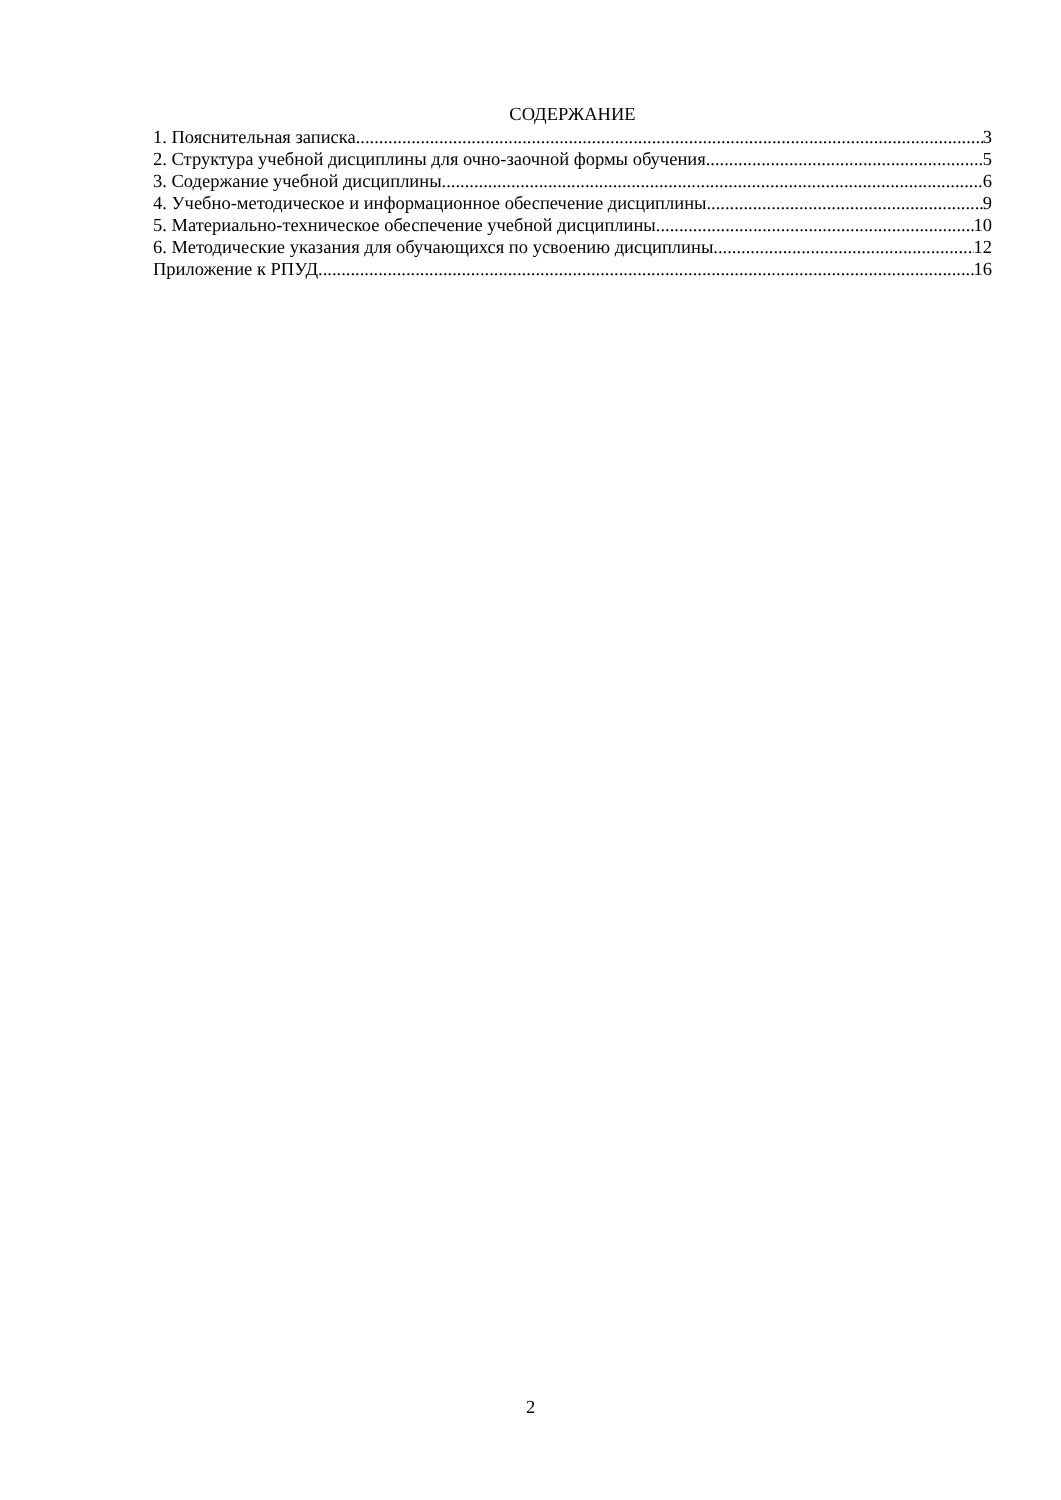СОДЕРЖАНИЕ
1. Пояснительная записка 3
2. Структура учебной дисциплины для очно-заочной формы обучения 5
3. Содержание учебной дисциплины 6
4. Учебно-методическое и информационное обеспечение дисциплины 9
5. Материально-техническое обеспечение учебной дисциплины 10
6. Методические указания для обучающихся по усвоению дисциплины 12
Приложение к РПУД 16
2